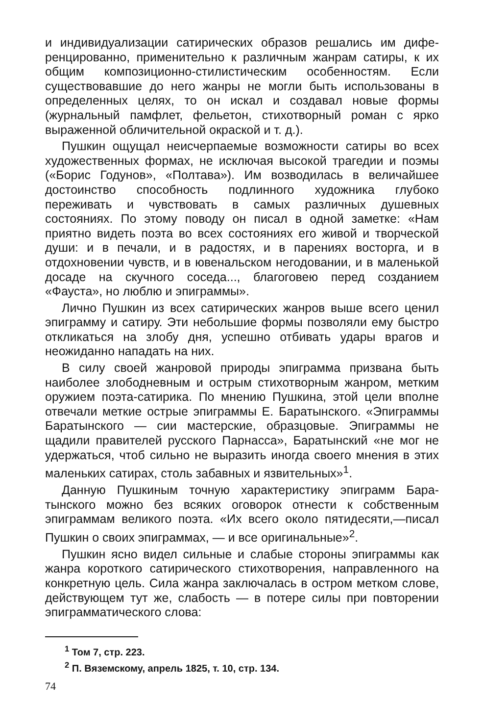и индивидуализации сатирических образов решались им дифе­ренцированно, применительно к различным жанрам сатиры, к их общим композиционно-стилистическим особенностям. Если существовавшие до него жанры не могли быть использованы в определенных целях, то он искал и создавал новые формы (журнальный памфлет, фельетон, стихотворный роман с ярко выраженной обличительной окраской и т. д.).
Пушкин ощущал неисчерпаемые возможности сатиры во всех художественных формах, не исключая высокой трагедии и поэмы («Борис Годунов», «Полтава»). Им возводилась в величайшее достоинство способность подлинного художника глубоко переживать и чувствовать в самых различных душев­ных состояниях. По этому поводу он писал в одной заметке: «Нам приятно видеть поэта во всех состояниях его живой и творческой души: и в печали, и в радостях, и в парениях во­сторга, и в отдохновении чувств, и в ювенальском негодова­нии, и в маленькой досаде на скучного соседа..., благоговею перед созданием «Фауста», но люблю и эпиграммы».
Лично Пушкин из всех сатирических жанров выше всего це­нил эпиграмму и сатиру. Эти небольшие формы позволяли ему быстро откликаться на злобу дня, успешно отбивать удары врагов и неожиданно нападать на них.
В силу своей жанровой природы эпиграмма призвана быть наиболее злободневным и острым стихотворным жанром, мет­ким оружием поэта-сатирика. По мнению Пушкина, этой цели вполне отвечали меткие острые эпиграммы Е. Баратынского. «Эпиграммы Баратынского — сии мастерские, образцо­вые. Эпиграммы не щадили правителей русского Парнасса», Баратынский «не мог не удержаться, чтоб сильно не выразить иногда своего мнения в этих маленьких сатирах, столь забав­ных и язвительных»<sup>1</sup>.
Данную Пушкиным точную характеристику эпиграмм Бара­тынского можно без всяких оговорок отнести к собственным эпиграммам великого поэта. «Их всего около пятидесяти,—пи­сал Пушкин о своих эпиграммах, — и все оригинальные»<sup>2</sup>.
Пушкин ясно видел сильные и слабые стороны эпиграммы как жанра короткого сатирического стихотворения, направлен­ного на конкретную цель. Сила жанра заключалась в остром метком слове, действующем тут же, слабость — в потере си­лы при повторении эпиграмматического слова:
<sup>1</sup> Том 7, стр. 223.
<sup>2</sup> П. Вяземскому, апрель 1825, т. 10, стр. 134.
74